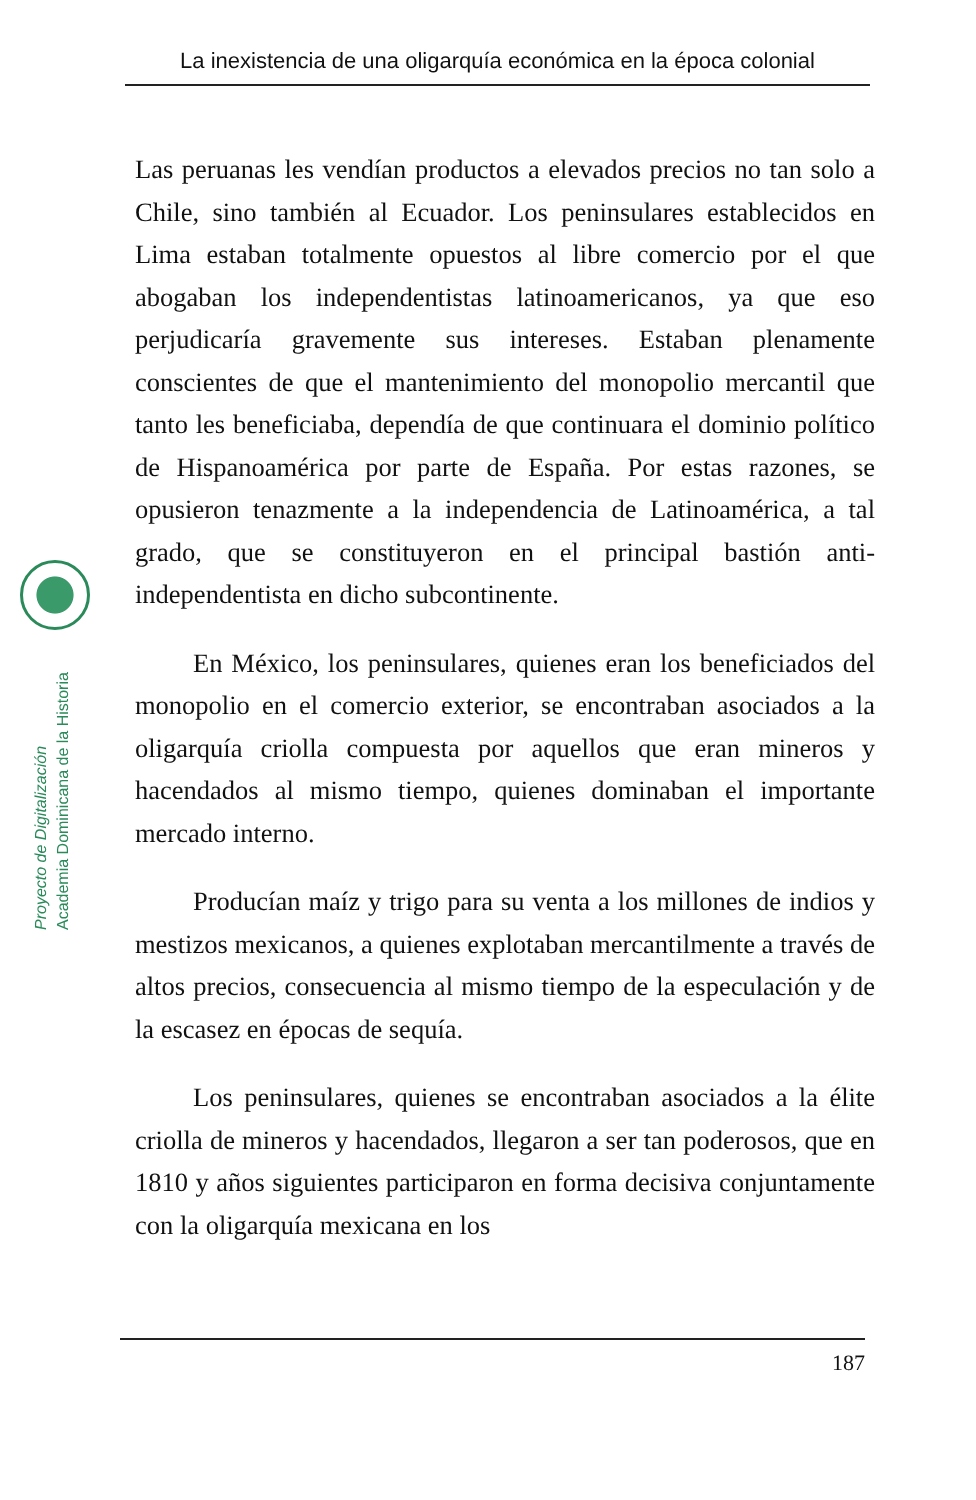La inexistencia de una oligarquía económica en la época colonial
Proyecto de Digitalización
Academia Dominicana de la Historia
Las peruanas les vendían productos a elevados precios no tan solo a Chile, sino también al Ecuador. Los peninsulares establecidos en Lima estaban totalmente opuestos al libre comercio por el que abogaban los independentistas latinoamericanos, ya que eso perjudicaría gravemente sus intereses. Estaban plenamente conscientes de que el mantenimiento del monopolio mercantil que tanto les beneficiaba, dependía de que continuara el dominio político de Hispanoamérica por parte de España. Por estas razones, se opusieron tenazmente a la independencia de Latinoamérica, a tal grado, que se constituyeron en el principal bastión anti-independentista en dicho subcontinente.
En México, los peninsulares, quienes eran los beneficiados del monopolio en el comercio exterior, se encontraban asociados a la oligarquía criolla compuesta por aquellos que eran mineros y hacendados al mismo tiempo, quienes dominaban el importante mercado interno.
Producían maíz y trigo para su venta a los millones de indios y mestizos mexicanos, a quienes explotaban mercantilmente a través de altos precios, consecuencia al mismo tiempo de la especulación y de la escasez en épocas de sequía.
Los peninsulares, quienes se encontraban asociados a la élite criolla de mineros y hacendados, llegaron a ser tan poderosos, que en 1810 y años siguientes participaron en forma decisiva conjuntamente con la oligarquía mexicana en los
187